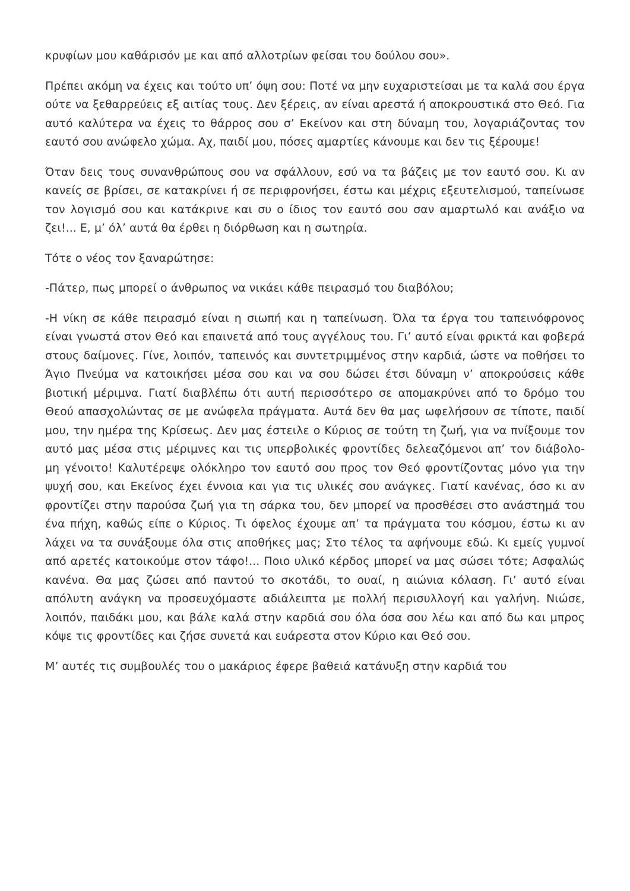κρυφίων μου καθάρισόν με και από αλλοτρίων φείσαι του δούλου σου».
Πρέπει ακόμη να έχεις και τούτο υπ’ όψη σου: Ποτέ να μην ευχαριστείσαι με τα καλά σου έργα ούτε να ξεθαρρεύεις εξ αιτίας τους. Δεν ξέρεις, αν είναι αρεστά ή αποκρουστικά στο Θεό. Για αυτό καλύτερα να έχεις το θάρρος σου σ’ Εκείνον και στη δύναμη του, λογαριάζοντας τον εαυτό σου ανώφελο χώμα. Αχ, παιδί μου, πόσες αμαρτίες κάνουμε και δεν τις ξέρουμε!
Όταν δεις τους συνανθρώπους σου να σφάλλουν, εσύ να τα βάζεις με τον εαυτό σου. Κι αν κανείς σε βρίσει, σε κατακρίνει ή σε περιφρονήσει, έστω και μέχρις εξευτελισμού, ταπείνωσε τον λογισμό σου και κατάκρινε και συ ο ίδιος τον εαυτό σου σαν αμαρτωλό και ανάξιο να ζει!... Ε, μ’ όλ’ αυτά θα έρθει η διόρθωση και η σωτηρία.
Τότε ο νέος τον ξαναρώτησε:
-Πάτερ, πως μπορεί ο άνθρωπος να νικάει κάθε πειρασμό του διαβόλου;
-Η νίκη σε κάθε πειρασμό είναι η σιωπή και η ταπείνωση. Όλα τα έργα του ταπεινόφρονος είναι γνωστά στον Θεό και επαινετά από τους αγγέλους του. Γι’ αυτό είναι φρικτά και φοβερά στους δαίμονες. Γίνε, λοιπόν, ταπεινός και συντετριμμένος στην καρδιά, ώστε να ποθήσει το Άγιο Πνεύμα να κατοικήσει μέσα σου και να σου δώσει έτσι δύναμη ν’ αποκρούσεις κάθε βιοτική μέριμνα. Γιατί διαβλέπω ότι αυτή περισσότερο σε απομακρύνει από το δρόμο του Θεού απασχολώντας σε με ανώφελα πράγματα. Αυτά δεν θα μας ωφελήσουν σε τίποτε, παιδί μου, την ημέρα της Κρίσεως. Δεν μας έστειλε ο Κύριος σε τούτη τη ζωή, για να πνίξουμε τον αυτό μας μέσα στις μέριμνες και τις υπερβολικές φροντίδες δελεαζόμενοι απ’ τον διάβολο- μη γένοιτο! Καλυτέρεψε ολόκληρο τον εαυτό σου προς τον Θεό φροντίζοντας μόνο για την ψυχή σου, και Εκείνος έχει έννοια και για τις υλικές σου ανάγκες. Γιατί κανένας, όσο κι αν φροντίζει στην παρούσα ζωή για τη σάρκα του, δεν μπορεί να προσθέσει στο ανάστημά του ένα πήχη, καθώς είπε ο Κύριος. Τι όφελος έχουμε απ’ τα πράγματα του κόσμου, έστω κι αν λάχει να τα συνάξουμε όλα στις αποθήκες μας; Στο τέλος τα αφήνουμε εδώ. Κι εμείς γυμνοί από αρετές κατοικούμε στον τάφο!... Ποιο υλικό κέρδος μπορεί να μας σώσει τότε; Ασφαλώς κανένα. Θα μας ζώσει από παντού το σκοτάδι, το ουαί, η αιώνια κόλαση. Γι’ αυτό είναι απόλυτη ανάγκη να προσευχόμαστε αδιάλειπτα με πολλή περισυλλογή και γαλήνη. Νιώσε, λοιπόν, παιδάκι μου, και βάλε καλά στην καρδιά σου όλα όσα σου λέω και από δω και μπρος κόψε τις φροντίδες και ζήσε συνετά και ευάρεστα στον Κύριο και Θεό σου.
Μ’ αυτές τις συμβουλές του ο μακάριος έφερε βαθειά κατάνυξη στην καρδιά του